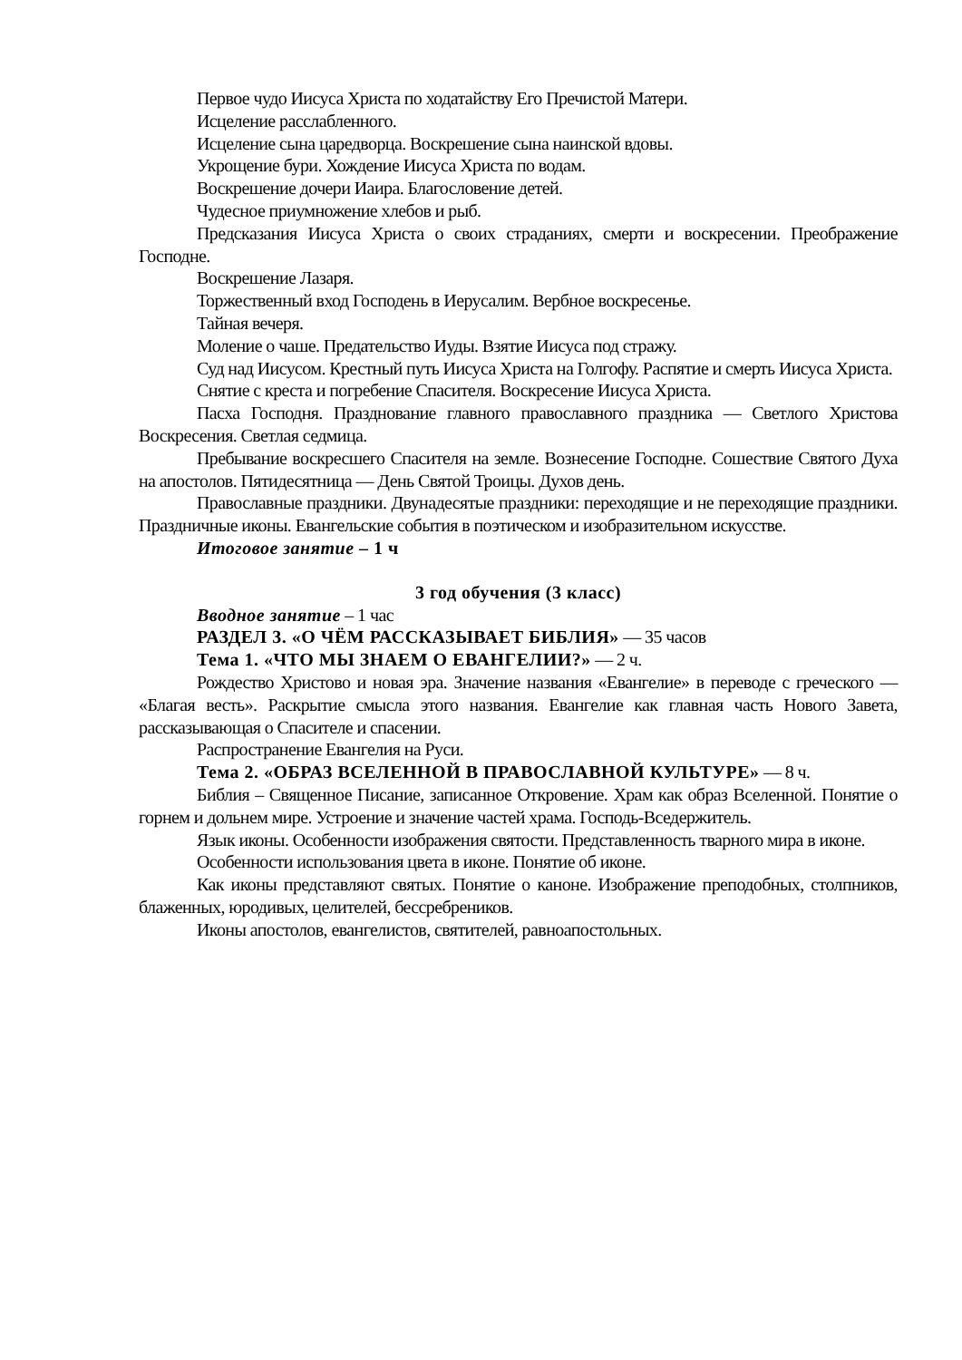Первое чудо Иисуса Христа по ходатайству Его Пречистой Матери.
Исцеление расслабленного.
Исцеление сына царедворца. Воскрешение сына наинской вдовы.
Укрощение бури. Хождение Иисуса Христа по водам.
Воскрешение дочери Иаира. Благословение детей.
Чудесное приумножение хлебов и рыб.
Предсказания Иисуса Христа о своих страданиях, смерти и воскресении. Преображение Господне.
Воскрешение Лазаря.
Торжественный вход Господень в Иерусалим. Вербное воскресенье.
Тайная вечеря.
Моление о чаше. Предательство Иуды. Взятие Иисуса под стражу.
Суд над Иисусом. Крестный путь Иисуса Христа на Голгофу. Распятие и смерть Иисуса Христа.
Снятие с креста и погребение Спасителя. Воскресение Иисуса Христа.
Пасха Господня. Празднование главного православного праздника — Светлого Христова Воскресения. Светлая седмица.
Пребывание воскресшего Спасителя на земле. Вознесение Господне. Сошествие Святого Духа на апостолов. Пятидесятница — День Святой Троицы. Духов день.
Православные праздники. Двунадесятые праздники: переходящие и не переходящие праздники. Праздничные иконы. Евангельские события в поэтическом и изобразительном искусстве.
Итоговое занятие – 1 ч
3 год обучения (3 класс)
Вводное занятие – 1 час
РАЗДЕЛ 3. «О ЧЁМ РАССКАЗЫВАЕТ БИБЛИЯ» — 35 часов
Тема 1. «ЧТО МЫ ЗНАЕМ О ЕВАНГЕЛИИ?» — 2 ч.
Рождество Христово и новая эра. Значение названия «Евангелие» в переводе с греческого — «Благая весть». Раскрытие смысла этого названия. Евангелие как главная часть Нового Завета, рассказывающая о Спасителе и спасении.
Распространение Евангелия на Руси.
Тема 2. «ОБРАЗ ВСЕЛЕННОЙ В ПРАВОСЛАВНОЙ КУЛЬТУРЕ» — 8 ч.
Библия – Священное Писание, записанное Откровение. Храм как образ Вселенной. Понятие о горнем и дольнем мире. Устроение и значение частей храма. Господь-Вседержитель.
Язык иконы. Особенности изображения святости. Представленность тварного мира в иконе.
Особенности использования цвета в иконе. Понятие об иконе.
Как иконы представляют святых. Понятие о каноне. Изображение преподобных, столпников, блаженных, юродивых, целителей, бессребреников.
Иконы апостолов, евангелистов, святителей, равноапостольных.